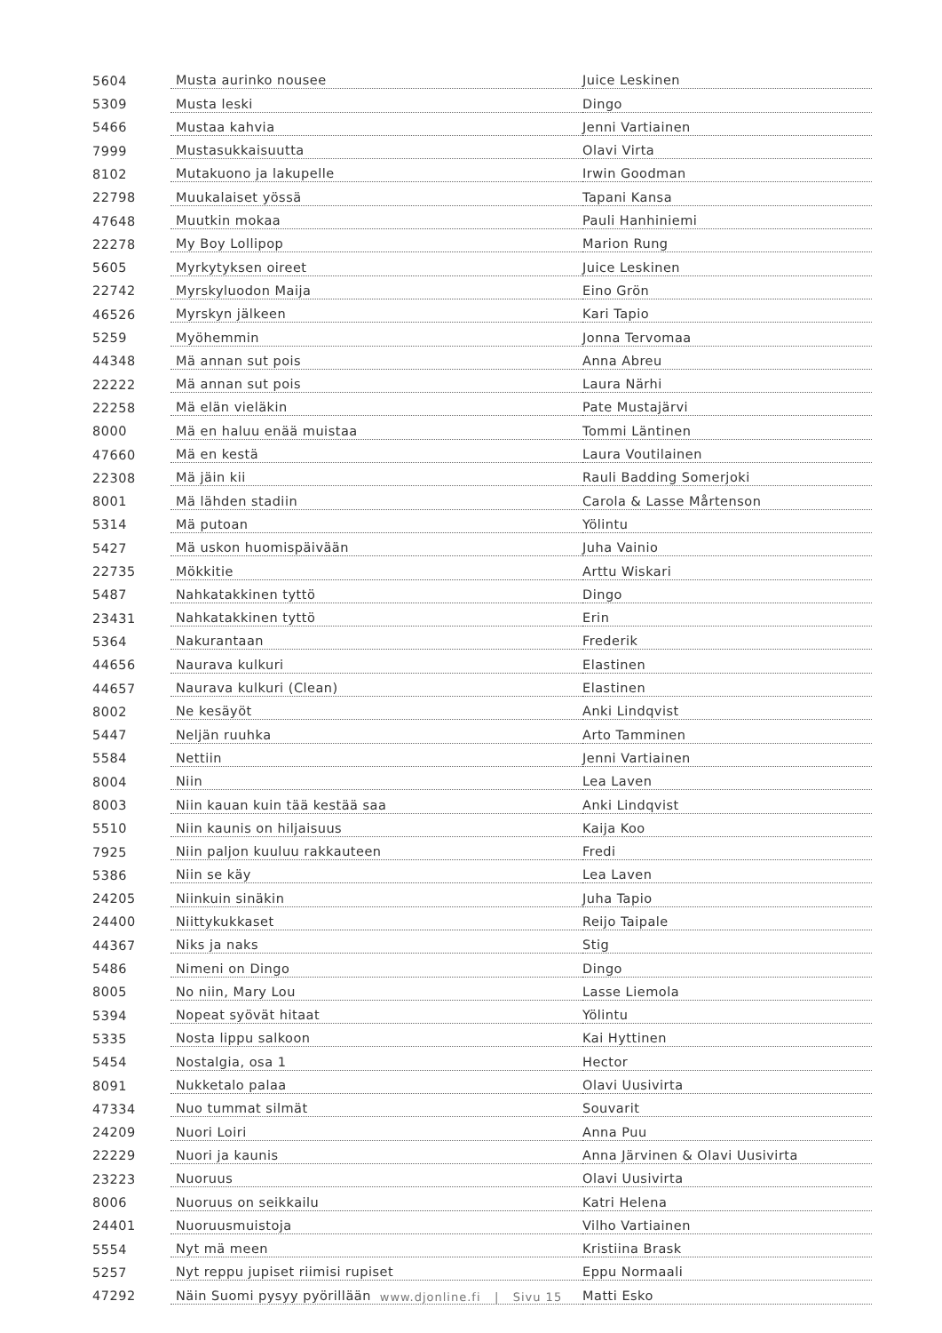| 5604 | Musta aurinko nousee | Juice Leskinen |
| 5309 | Musta leski | Dingo |
| 5466 | Mustaa kahvia | Jenni Vartiainen |
| 7999 | Mustasukkaisuutta | Olavi Virta |
| 8102 | Mutakuono ja lakupelle | Irwin Goodman |
| 22798 | Muukalaiset yössä | Tapani Kansa |
| 47648 | Muutkin mokaa | Pauli Hanhiniemi |
| 22278 | My Boy Lollipop | Marion Rung |
| 5605 | Myrkytyksen oireet | Juice Leskinen |
| 22742 | Myrskyluodon Maija | Eino Grön |
| 46526 | Myrskyn jälkeen | Kari Tapio |
| 5259 | Myöhemmin | Jonna Tervomaa |
| 44348 | Mä annan sut pois | Anna Abreu |
| 22222 | Mä annan sut pois | Laura Närhi |
| 22258 | Mä elän vieläkin | Pate Mustajärvi |
| 8000 | Mä en haluu enää muistaa | Tommi Läntinen |
| 47660 | Mä en kestä | Laura Voutilainen |
| 22308 | Mä jäin kii | Rauli Badding Somerjoki |
| 8001 | Mä lähden stadiin | Carola & Lasse Mårtenson |
| 5314 | Mä putoan | Yölintu |
| 5427 | Mä uskon huomispäivään | Juha Vainio |
| 22735 | Mökkitie | Arttu Wiskari |
| 5487 | Nahkatakkinen tyttö | Dingo |
| 23431 | Nahkatakkinen tyttö | Erin |
| 5364 | Nakurantaan | Frederik |
| 44656 | Naurava kulkuri | Elastinen |
| 44657 | Naurava kulkuri (Clean) | Elastinen |
| 8002 | Ne kesäyöt | Anki Lindqvist |
| 5447 | Neljän ruuhka | Arto Tamminen |
| 5584 | Nettiin | Jenni Vartiainen |
| 8004 | Niin | Lea Laven |
| 8003 | Niin kauan kuin tää kestää saa | Anki Lindqvist |
| 5510 | Niin kaunis on hiljaisuus | Kaija Koo |
| 7925 | Niin paljon kuuluu rakkauteen | Fredi |
| 5386 | Niin se käy | Lea Laven |
| 24205 | Niinkuin sinäkin | Juha Tapio |
| 24400 | Niittykukkaset | Reijo Taipale |
| 44367 | Niks ja naks | Stig |
| 5486 | Nimeni on Dingo | Dingo |
| 8005 | No niin, Mary Lou | Lasse Liemola |
| 5394 | Nopeat syövät hitaat | Yölintu |
| 5335 | Nosta lippu salkoon | Kai Hyttinen |
| 5454 | Nostalgia, osa 1 | Hector |
| 8091 | Nukketalo palaa | Olavi Uusivirta |
| 47334 | Nuo tummat silmät | Souvarit |
| 24209 | Nuori Loiri | Anna Puu |
| 22229 | Nuori ja kaunis | Anna Järvinen & Olavi Uusivirta |
| 23223 | Nuoruus | Olavi Uusivirta |
| 8006 | Nuoruus on seikkailu | Katri Helena |
| 24401 | Nuoruusmuistoja | Vilho Vartiainen |
| 5554 | Nyt mä meen | Kristiina Brask |
| 5257 | Nyt reppu jupiset riimisi rupiset | Eppu Normaali |
| 47292 | Näin Suomi pysyy pyörillään | Matti Esko |
www.djonline.fi | Sivu 15